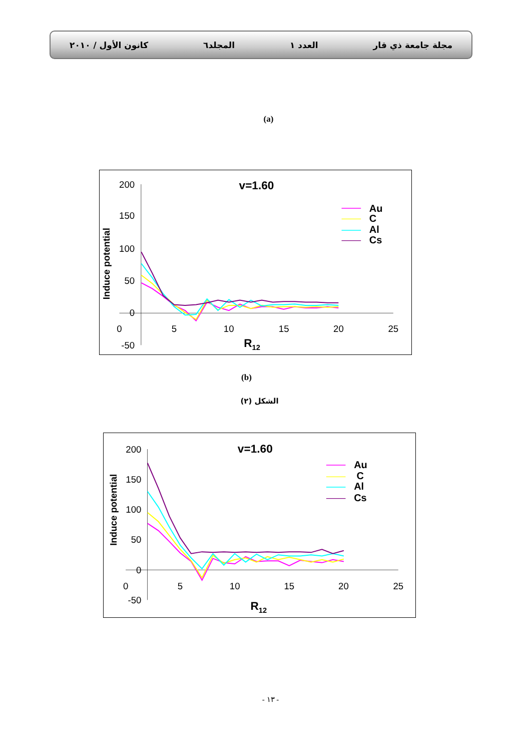مجلة جامعة ذي قار العدد ١ المجلد٦ كانون الأول / ٢٠١٠
(a)
200
150
100
50
0
-50
0
5
10
15
20
25
v=1.60
R12
Induce potential
Au
C
Al
Cs
(b)
الشكل (٢)
200
150
100
50
0
-50
0
5
10
15
20
25
v=1.60
R12
Induce potential
Au
C
Al
Cs
- ١٣ -